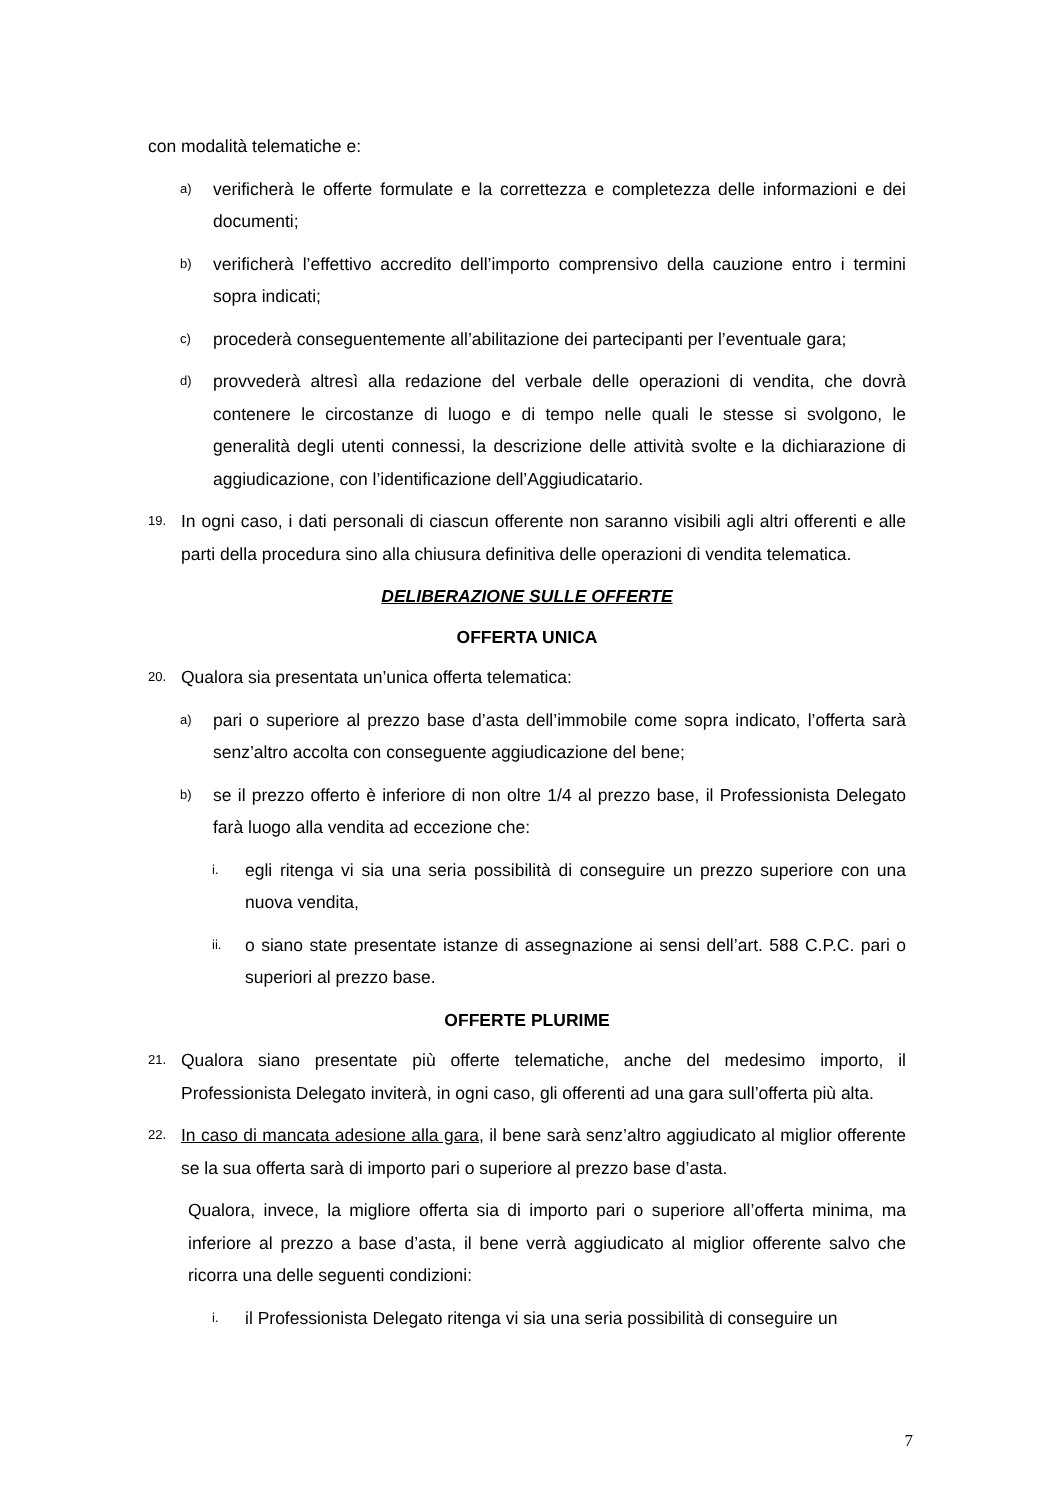con modalità telematiche e:
a) verificherà le offerte formulate e la correttezza e completezza delle informazioni e dei documenti;
b) verificherà l’effettivo accredito dell’importo comprensivo della cauzione entro i termini sopra indicati;
c) procederà conseguentemente all’abilitazione dei partecipanti per l’eventuale gara;
d) provvederà altresì alla redazione del verbale delle operazioni di vendita, che dovrà contenere le circostanze di luogo e di tempo nelle quali le stesse si svolgono, le generalità degli utenti connessi, la descrizione delle attività svolte e la dichiarazione di aggiudicazione, con l’identificazione dell’Aggiudicatario.
19. In ogni caso, i dati personali di ciascun offerente non saranno visibili agli altri offerenti e alle parti della procedura sino alla chiusura definitiva delle operazioni di vendita telematica.
DELIBERAZIONE SULLE OFFERTE
OFFERTA UNICA
20. Qualora sia presentata un’unica offerta telematica:
a) pari o superiore al prezzo base d’asta dell’immobile come sopra indicato, l’offerta sarà senz’altro accolta con conseguente aggiudicazione del bene;
b) se il prezzo offerto è inferiore di non oltre 1/4 al prezzo base, il Professionista Delegato farà luogo alla vendita ad eccezione che:
i. egli ritenga vi sia una seria possibilità di conseguire un prezzo superiore con una nuova vendita,
ii. o siano state presentate istanze di assegnazione ai sensi dell’art. 588 C.P.C. pari o superiori al prezzo base.
OFFERTE PLURIME
21. Qualora siano presentate più offerte telematiche, anche del medesimo importo, il Professionista Delegato inviterà, in ogni caso, gli offerenti ad una gara sull’offerta più alta.
22. In caso di mancata adesione alla gara, il bene sarà senz’altro aggiudicato al miglior offerente se la sua offerta sarà di importo pari o superiore al prezzo base d’asta.
Qualora, invece, la migliore offerta sia di importo pari o superiore all’offerta minima, ma inferiore al prezzo a base d’asta, il bene verrà aggiudicato al miglior offerente salvo che ricorra una delle seguenti condizioni:
i. il Professionista Delegato ritenga vi sia una seria possibilità di conseguire un
7